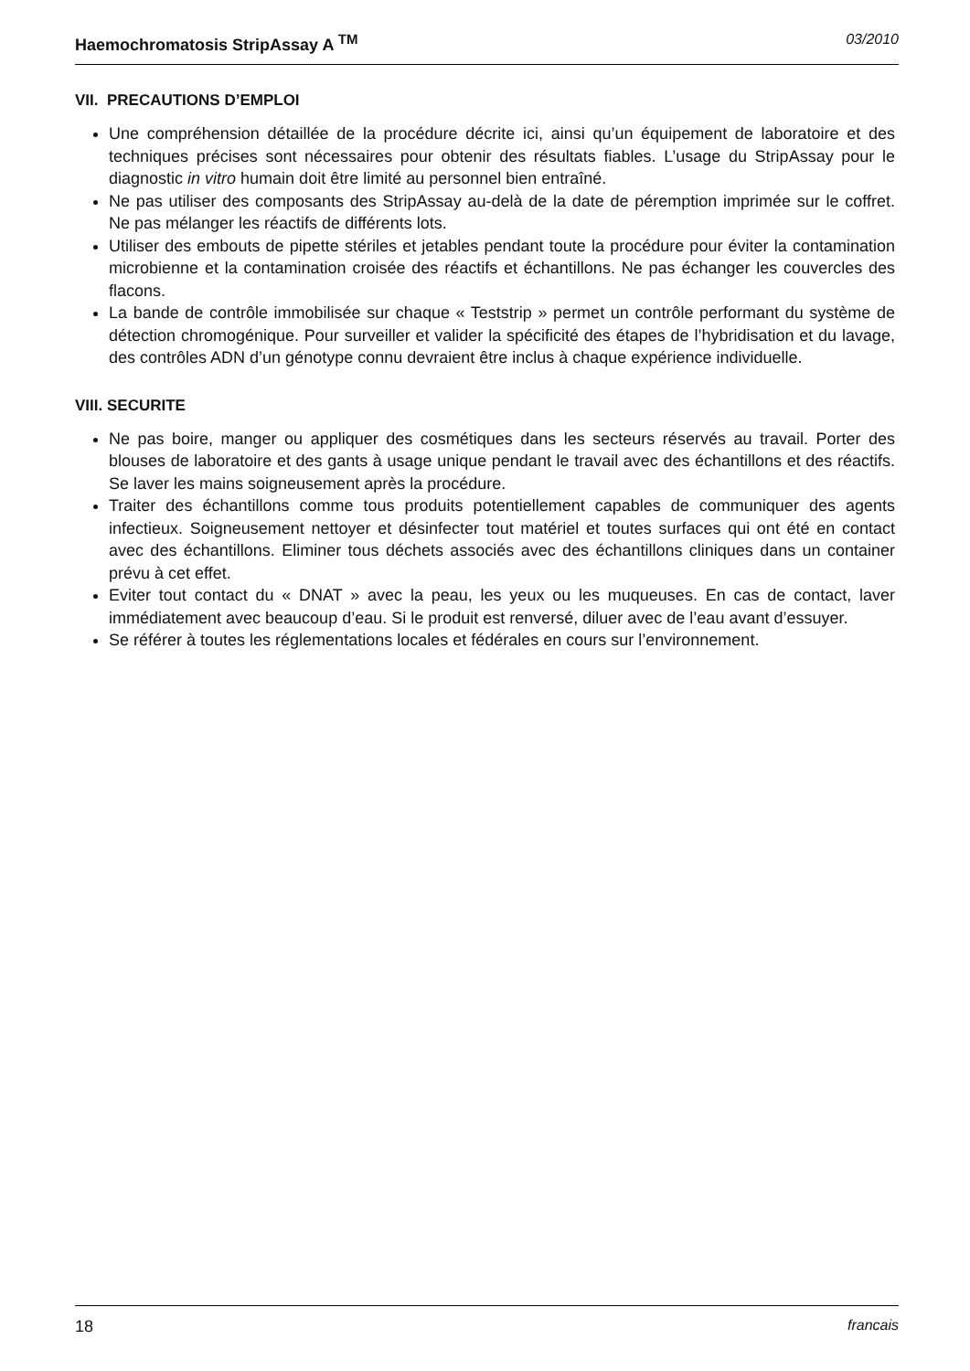Haemochromatosis StripAssay A <sup>TM</sup> 03/2010
VII. PRECAUTIONS D’EMPLOI
Une compréhension détaillée de la procédure décrite ici, ainsi qu’un équipement de laboratoire et des techniques précises sont nécessaires pour obtenir des résultats fiables. L’usage du StripAssay pour le diagnostic in vitro humain doit être limité au personnel bien entraîné.
Ne pas utiliser des composants des StripAssay au-delà de la date de péremption imprimée sur le coffret. Ne pas mélanger les réactifs de différents lots.
Utiliser des embouts de pipette stériles et jetables pendant toute la procédure pour éviter la contamination microbienne et la contamination croisée des réactifs et échantillons. Ne pas échanger les couvercles des flacons.
La bande de contrôle immobilisée sur chaque « Teststrip » permet un contrôle performant du système de détection chromogénique. Pour surveiller et valider la spécificité des étapes de l’hybridisation et du lavage, des contrôles ADN d’un génotype connu devraient être inclus à chaque expérience individuelle.
VIII. SECURITE
Ne pas boire, manger ou appliquer des cosmétiques dans les secteurs réservés au travail. Porter des blouses de laboratoire et des gants à usage unique pendant le travail avec des échantillons et des réactifs. Se laver les mains soigneusement après la procédure.
Traiter des échantillons comme tous produits potentiellement capables de communiquer des agents infectieux. Soigneusement nettoyer et désinfecter tout matériel et toutes surfaces qui ont été en contact avec des échantillons. Eliminer tous déchets associés avec des échantillons cliniques dans un container prévu à cet effet.
Eviter tout contact du « DNAT » avec la peau, les yeux ou les muqueuses. En cas de contact, laver immédiatement avec beaucoup d’eau. Si le produit est renversé, diluer avec de l’eau avant d’essuyer.
Se référer à toutes les réglementations locales et fédérales en cours sur l’environnement.
18 francais